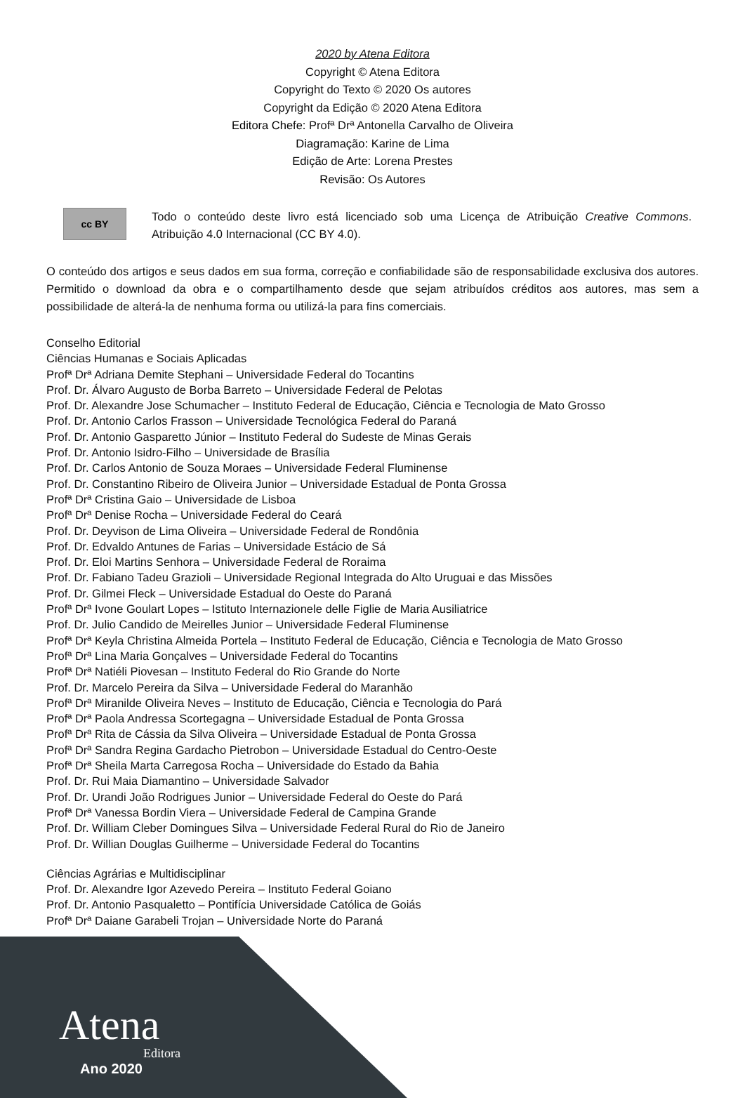2020 by Atena Editora
Copyright © Atena Editora
Copyright do Texto © 2020 Os autores
Copyright da Edição © 2020 Atena Editora
Editora Chefe: Profª Drª Antonella Carvalho de Oliveira
Diagramação: Karine de Lima
Edição de Arte: Lorena Prestes
Revisão: Os Autores
cc BY
Todo o conteúdo deste livro está licenciado sob uma Licença de Atribuição Creative Commons. Atribuição 4.0 Internacional (CC BY 4.0).
O conteúdo dos artigos e seus dados em sua forma, correção e confiabilidade são de responsabilidade exclusiva dos autores. Permitido o download da obra e o compartilhamento desde que sejam atribuídos créditos aos autores, mas sem a possibilidade de alterá-la de nenhuma forma ou utilizá-la para fins comerciais.
Conselho Editorial
Ciências Humanas e Sociais Aplicadas
Profª Drª Adriana Demite Stephani – Universidade Federal do Tocantins
Prof. Dr. Álvaro Augusto de Borba Barreto – Universidade Federal de Pelotas
Prof. Dr. Alexandre Jose Schumacher – Instituto Federal de Educação, Ciência e Tecnologia de Mato Grosso
Prof. Dr. Antonio Carlos Frasson – Universidade Tecnológica Federal do Paraná
Prof. Dr. Antonio Gasparetto Júnior – Instituto Federal do Sudeste de Minas Gerais
Prof. Dr. Antonio Isidro-Filho – Universidade de Brasília
Prof. Dr. Carlos Antonio de Souza Moraes – Universidade Federal Fluminense
Prof. Dr. Constantino Ribeiro de Oliveira Junior – Universidade Estadual de Ponta Grossa
Profª Drª Cristina Gaio – Universidade de Lisboa
Profª Drª Denise Rocha – Universidade Federal do Ceará
Prof. Dr. Deyvison de Lima Oliveira – Universidade Federal de Rondônia
Prof. Dr. Edvaldo Antunes de Farias – Universidade Estácio de Sá
Prof. Dr. Eloi Martins Senhora – Universidade Federal de Roraima
Prof. Dr. Fabiano Tadeu Grazioli – Universidade Regional Integrada do Alto Uruguai e das Missões
Prof. Dr. Gilmei Fleck – Universidade Estadual do Oeste do Paraná
Profª Drª Ivone Goulart Lopes – Istituto Internazionele delle Figlie de Maria Ausiliatrice
Prof. Dr. Julio Candido de Meirelles Junior – Universidade Federal Fluminense
Profª Drª Keyla Christina Almeida Portela – Instituto Federal de Educação, Ciência e Tecnologia de Mato Grosso
Profª Drª Lina Maria Gonçalves – Universidade Federal do Tocantins
Profª Drª Natiéli Piovesan – Instituto Federal do Rio Grande do Norte
Prof. Dr. Marcelo Pereira da Silva – Universidade Federal do Maranhão
Profª Drª Miranilde Oliveira Neves – Instituto de Educação, Ciência e Tecnologia do Pará
Profª Drª Paola Andressa Scortegagna – Universidade Estadual de Ponta Grossa
Profª Drª Rita de Cássia da Silva Oliveira – Universidade Estadual de Ponta Grossa
Profª Drª Sandra Regina Gardacho Pietrobon – Universidade Estadual do Centro-Oeste
Profª Drª Sheila Marta Carregosa Rocha – Universidade do Estado da Bahia
Prof. Dr. Rui Maia Diamantino – Universidade Salvador
Prof. Dr. Urandi João Rodrigues Junior – Universidade Federal do Oeste do Pará
Profª Drª Vanessa Bordin Viera – Universidade Federal de Campina Grande
Prof. Dr. William Cleber Domingues Silva – Universidade Federal Rural do Rio de Janeiro
Prof. Dr. Willian Douglas Guilherme – Universidade Federal do Tocantins
Ciências Agrárias e Multidisciplinar
Prof. Dr. Alexandre Igor Azevedo Pereira – Instituto Federal Goiano
Prof. Dr. Antonio Pasqualetto – Pontifícia Universidade Católica de Goiás
Profª Drª Daiane Garabeli Trojan – Universidade Norte do Paraná
Atena
Editora
Ano 2020